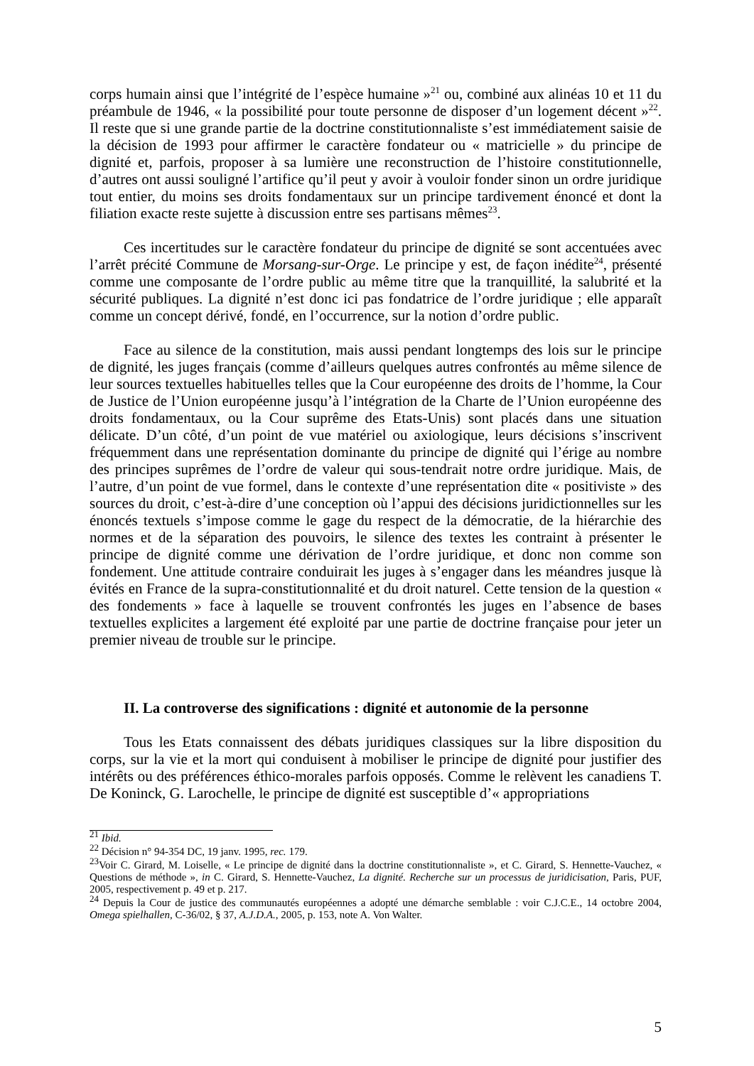corps humain ainsi que l’intégrité de l’espèce humaine »<sup>21</sup> ou, combiné aux alinéas 10 et 11 du préambule de 1946, « la possibilité pour toute personne de disposer d’un logement décent »<sup>22</sup>. Il reste que si une grande partie de la doctrine constitutionnaliste s’est immédiatement saisie de la décision de 1993 pour affirmer le caractère fondateur ou « matricielle » du principe de dignité et, parfois, proposer à sa lumière une reconstruction de l’histoire constitutionnelle, d’autres ont aussi souligné l’artifice qu’il peut y avoir à vouloir fonder sinon un ordre juridique tout entier, du moins ses droits fondamentaux sur un principe tardivement énoncé et dont la filiation exacte reste sujette à discussion entre ses partisans mêmes<sup>23</sup>.
Ces incertitudes sur le caractère fondateur du principe de dignité se sont accentuées avec l’arrêt précité Commune de Morsang-sur-Orge. Le principe y est, de façon inédite<sup>24</sup>, présenté comme une composante de l’ordre public au même titre que la tranquillité, la salubrité et la sécurité publiques. La dignité n’est donc ici pas fondatrice de l’ordre juridique ; elle apparaît comme un concept dérivé, fondé, en l’occurrence, sur la notion d’ordre public.
Face au silence de la constitution, mais aussi pendant longtemps des lois sur le principe de dignité, les juges français (comme d’ailleurs quelques autres confrontés au même silence de leur sources textuelles habituelles telles que la Cour européenne des droits de l’homme, la Cour de Justice de l’Union européenne jusqu’à l’intégration de la Charte de l’Union européenne des droits fondamentaux, ou la Cour suprême des Etats-Unis) sont placés dans une situation délicate. D’un côté, d’un point de vue matériel ou axiologique, leurs décisions s’inscrivent fréquemment dans une représentation dominante du principe de dignité qui l’érige au nombre des principes suprêmes de l’ordre de valeur qui sous-tendrait notre ordre juridique. Mais, de l’autre, d’un point de vue formel, dans le contexte d’une représentation dite « positiviste » des sources du droit, c’est-à-dire d’une conception où l’appui des décisions juridictionnelles sur les énoncés textuels s’impose comme le gage du respect de la démocratie, de la hiérarchie des normes et de la séparation des pouvoirs, le silence des textes les contraint à présenter le principe de dignité comme une dérivation de l’ordre juridique, et donc non comme son fondement. Une attitude contraire conduirait les juges à s’engager dans les méandres jusque là évités en France de la supra-constitutionnalité et du droit naturel. Cette tension de la question « des fondements » face à laquelle se trouvent confrontés les juges en l’absence de bases textuelles explicites a largement été exploité par une partie de doctrine française pour jeter un premier niveau de trouble sur le principe.
II. La controverse des significations : dignité et autonomie de la personne
Tous les Etats connaissent des débats juridiques classiques sur la libre disposition du corps, sur la vie et la mort qui conduisent à mobiliser le principe de dignité pour justifier des intérêts ou des préférences éthico-morales parfois opposés. Comme le relèvent les canadiens T. De Koninck, G. Larochelle, le principe de dignité est susceptible d’« appropriations
<sup>21</sup> Ibid.
<sup>22</sup> Décision n° 94-354 DC, 19 janv. 1995, rec. 179.
<sup>23</sup> Voir C. Girard, M. Loiselle, « Le principe de dignité dans la doctrine constitutionnaliste », et C. Girard, S. Hennette-Vauchez, « Questions de méthode », in C. Girard, S. Hennette-Vauchez, La dignité. Recherche sur un processus de juridicisation, Paris, PUF, 2005, respectivement p. 49 et p. 217.
<sup>24</sup> Depuis la Cour de justice des communautés européennes a adopté une démarche semblable : voir C.J.C.E., 14 octobre 2004, Omega spielhallen, C-36/02, § 37, A.J.D.A., 2005, p. 153, note A. Von Walter.
5